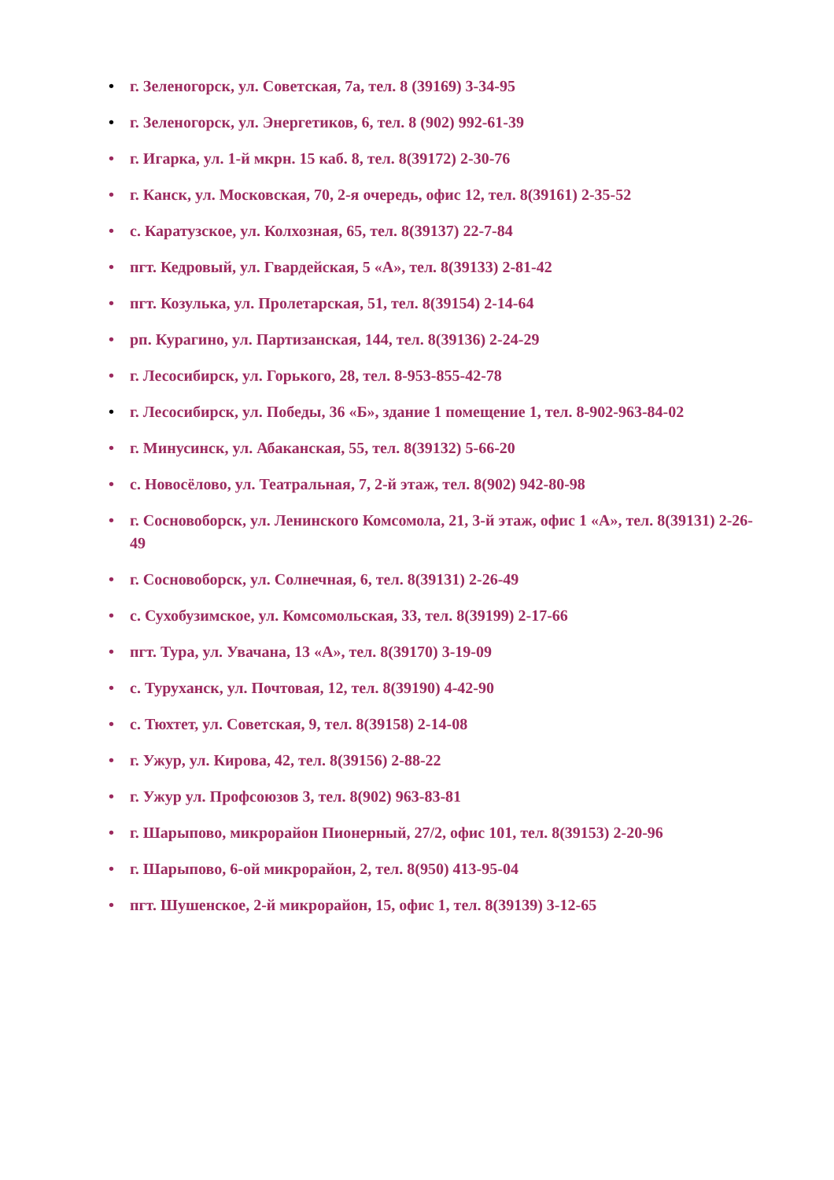• г. Зеленогорск, ул. Советская, 7а, тел. 8 (39169) 3-34-95
• г. Зеленогорск, ул. Энергетиков, 6, тел. 8 (902) 992-61-39
• г. Игарка, ул. 1-й мкрн. 15 каб. 8, тел. 8(39172) 2-30-76
• г. Канск, ул. Московская, 70, 2-я очередь, офис 12, тел. 8(39161) 2-35-52
• с. Каратузское, ул. Колхозная, 65, тел. 8(39137) 22-7-84
• пгт. Кедровый, ул. Гвардейская, 5 «А», тел. 8(39133) 2-81-42
• пгт. Козулька, ул. Пролетарская, 51, тел. 8(39154) 2-14-64
• рп. Курагино, ул. Партизанская, 144, тел. 8(39136) 2-24-29
• г. Лесосибирск, ул. Горького, 28, тел. 8-953-855-42-78
• г. Лесосибирск, ул. Победы, 36 «Б», здание 1 помещение 1, тел. 8-902-963-84-02
• г. Минусинск, ул. Абаканская, 55, тел. 8(39132) 5-66-20
• с. Новосёлово, ул. Театральная, 7, 2-й этаж, тел. 8(902) 942-80-98
• г. Сосновоборск, ул. Ленинского Комсомола, 21, 3-й этаж, офис 1 «А», тел. 8(39131) 2-26-49
• г. Сосновоборск, ул. Солнечная, 6, тел. 8(39131) 2-26-49
• с. Сухобузимское, ул. Комсомольская, 33, тел. 8(39199) 2-17-66
• пгт. Тура, ул. Увачана, 13 «А», тел. 8(39170) 3-19-09
• с. Туруханск, ул. Почтовая, 12, тел. 8(39190) 4-42-90
• с. Тюхтет, ул. Советская, 9, тел. 8(39158) 2-14-08
• г. Ужур, ул. Кирова, 42, тел. 8(39156) 2-88-22
• г. Ужур ул. Профсоюзов 3, тел. 8(902) 963-83-81
• г. Шарыпово, микрорайон Пионерный, 27/2, офис 101, тел. 8(39153) 2-20-96
• г. Шарыпово, 6-ой микрорайон, 2, тел. 8(950) 413-95-04
• пгт. Шушенское, 2-й микрорайон, 15, офис 1, тел. 8(39139) 3-12-65